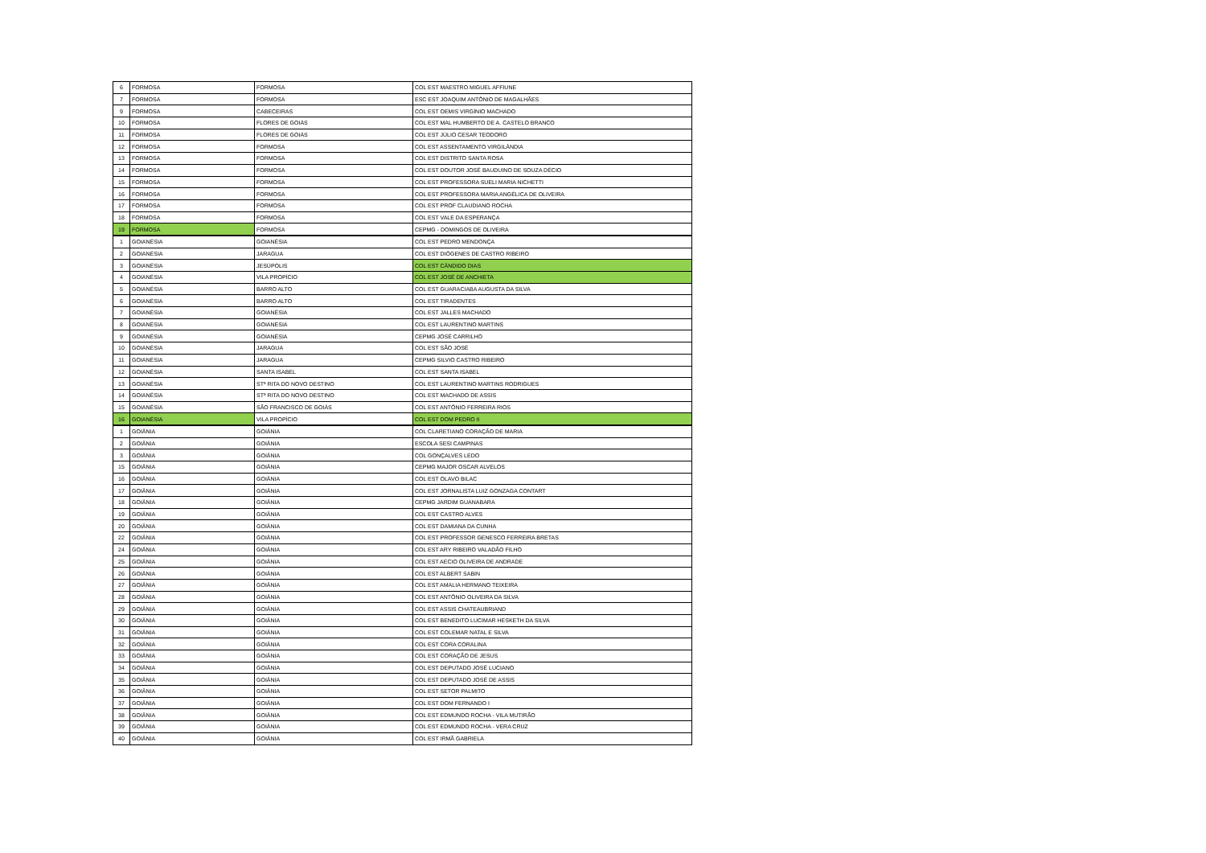| 6 | FORMOSA | FORMOSA | COL EST MAESTRO MIGUEL AFFIUNE |
| 7 | FORMOSA | FORMOSA | ESC EST JOAQUIM ANTÔNIO DE MAGALHÃES |
| 9 | FORMOSA | CABECEIRAS | COL EST OEMIS VIRGÍNIO MACHADO |
| 10 | FORMOSA | FLORES DE GOIÁS | COL EST MAL HUMBERTO DE A. CASTELO BRANCO |
| 11 | FORMOSA | FLORES DE GOIÁS | COL EST JÚLIO CESAR TEODORO |
| 12 | FORMOSA | FORMOSA | COL EST ASSENTAMENTO VIRGILÂNDIA |
| 13 | FORMOSA | FORMOSA | COL EST DISTRITO SANTA ROSA |
| 14 | FORMOSA | FORMOSA | COL EST DOUTOR JOSÉ BAUDUINO DE SOUZA DÉCIO |
| 15 | FORMOSA | FORMOSA | COL EST PROFESSORA SUELI MARIA NICHETTI |
| 16 | FORMOSA | FORMOSA | COL EST PROFESSORA MARIA ANGÉLICA DE OLIVEIRA |
| 17 | FORMOSA | FORMOSA | COL EST PROF CLAUDIANO ROCHA |
| 18 | FORMOSA | FORMOSA | COL EST VALE DA ESPERANÇA |
| 19 | FORMOSA | FORMOSA | CEPMG - DOMINGOS DE OLIVEIRA |
| 1 | GOIANÉSIA | GOIANÉSIA | COL EST PEDRO MENDONÇA |
| 2 | GOIANÉSIA | JARAGUA | COL EST DIÓGENES DE CASTRO RIBEIRO |
| 3 | GOIANÉSIA | JESÚPOLIS | COL EST CÂNDIDO DIAS |
| 4 | GOIANÉSIA | VILA PROPÍCIO | COL EST JOSÉ DE ANCHIETA |
| 5 | GOIANÉSIA | BARRO ALTO | COL EST GUARACIABA AUGUSTA DA SILVA |
| 6 | GOIANÉSIA | BARRO ALTO | COL EST TIRADENTES |
| 7 | GOIANÉSIA | GOIANÉSIA | COL EST JALLES MACHADO |
| 8 | GOIANÉSIA | GOIANÉSIA | COL EST LAURENTINO MARTINS |
| 9 | GOIANÉSIA | GOIANÉSIA | CEPMG JOSÉ CARRILHO |
| 10 | GOIANÉSIA | JARAGUA | COL EST SÃO JOSÉ |
| 11 | GOIANÉSIA | JARAGUA | CEPMG SILVIO CASTRO RIBEIRO |
| 12 | GOIANÉSIA | SANTA ISABEL | COL EST SANTA ISABEL |
| 13 | GOIANÉSIA | STª RITA DO NOVO DESTINO | COL EST LAURENTINO MARTINS RODRIGUES |
| 14 | GOIANÉSIA | STª RITA DO NOVO DESTINO | COL EST MACHADO DE ASSIS |
| 15 | GOIANÉSIA | SÃO FRANCISCO DE GOIÁS | COL EST ANTÔNIO FERREIRA RIOS |
| 16 | GOIANÉSIA | VILA PROPÍCIO | COL EST DOM PEDRO II |
| 1 | GOIÂNIA | GOIÂNIA | COL CLARETIANO CORAÇÃO DE MARIA |
| 2 | GOIÂNIA | GOIÂNIA | ESCOLA SESI CAMPINAS |
| 3 | GOIÂNIA | GOIÂNIA | COL GONÇALVES LEDO |
| 15 | GOIÂNIA | GOIÂNIA | CEPMG MAJOR OSCAR ALVELOS |
| 16 | GOIÂNIA | GOIÂNIA | COL EST OLAVO BILAC |
| 17 | GOIÂNIA | GOIÂNIA | COL EST JORNALISTA LUIZ GONZAGA CONTART |
| 18 | GOIÂNIA | GOIÂNIA | CEPMG JARDIM GUANABARA |
| 19 | GOIÂNIA | GOIÂNIA | COL EST CASTRO ALVES |
| 20 | GOIÂNIA | GOIÂNIA | COL EST DAMIANA DA CUNHA |
| 22 | GOIÂNIA | GOIÂNIA | COL EST PROFESSOR GENESCO FERREIRA BRETAS |
| 24 | GOIÂNIA | GOIÂNIA | COL EST ARY RIBEIRO VALADÃO FILHO |
| 25 | GOIÂNIA | GOIÂNIA | COL EST AECIO OLIVEIRA DE ANDRADE |
| 26 | GOIÂNIA | GOIÂNIA | COL EST ALBERT SABIN |
| 27 | GOIÂNIA | GOIÂNIA | COL EST AMALIA HERMANO TEIXEIRA |
| 28 | GOIÂNIA | GOIÂNIA | COL EST ANTÔNIO OLIVEIRA DA SILVA |
| 29 | GOIÂNIA | GOIÂNIA | COL EST ASSIS CHATEAUBRIAND |
| 30 | GOIÂNIA | GOIÂNIA | COL EST BENEDITO LUCIMAR HESKETH DA SILVA |
| 31 | GOIÂNIA | GOIÂNIA | COL EST COLEMAR NATAL E SILVA |
| 32 | GOIÂNIA | GOIÂNIA | COL EST CORA CORALINA |
| 33 | GOIÂNIA | GOIÂNIA | COL EST CORAÇÃO DE JESUS |
| 34 | GOIÂNIA | GOIÂNIA | COL EST DEPUTADO JOSÉ LUCIANO |
| 35 | GOIÂNIA | GOIÂNIA | COL EST DEPUTADO JOSÉ DE ASSIS |
| 36 | GOIÂNIA | GOIÂNIA | COL EST SETOR PALMITO |
| 37 | GOIÂNIA | GOIÂNIA | COL EST DOM FERNANDO I |
| 38 | GOIÂNIA | GOIÂNIA | COL EST EDMUNDO ROCHA - VILA MUTIRÃO |
| 39 | GOIÂNIA | GOIÂNIA | COL EST EDMUNDO ROCHA - VERA CRUZ |
| 40 | GOIÂNIA | GOIÂNIA | COL EST IRMÃ GABRIELA |